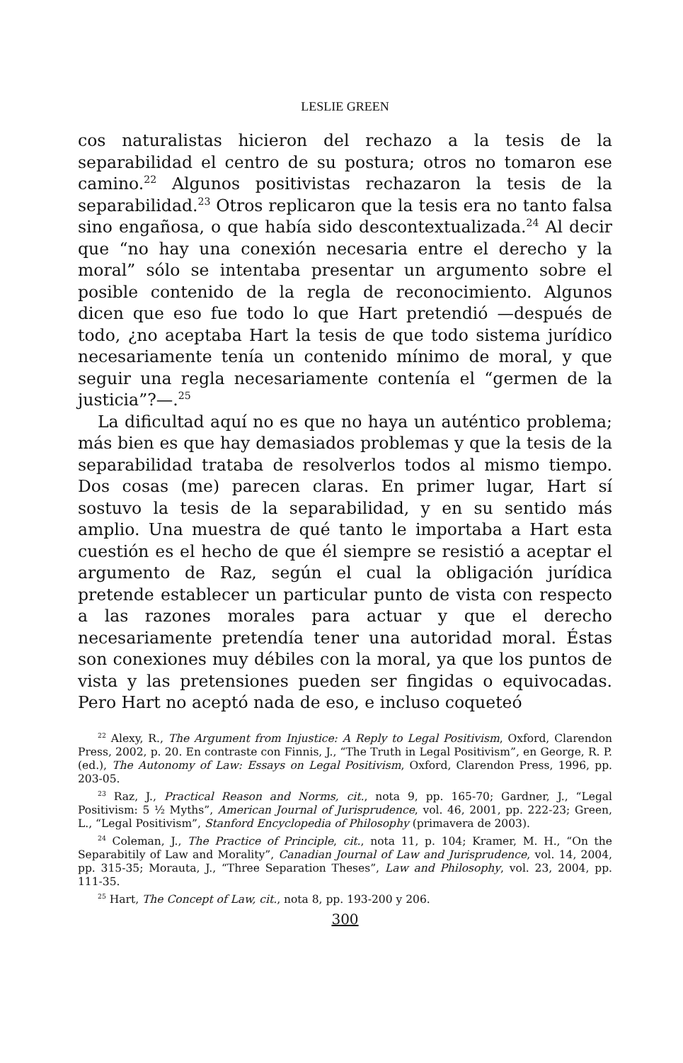LESLIE GREEN
cos naturalistas hicieron del rechazo a la tesis de la separabilidad el centro de su postura; otros no tomaron ese camino.<sup>22</sup> Algunos positivistas rechazaron la tesis de la separabilidad.<sup>23</sup> Otros replicaron que la tesis era no tanto falsa sino engañosa, o que había sido descontextualizada.<sup>24</sup> Al decir que “no hay una conexión necesaria entre el derecho y la moral” sólo se intentaba presentar un argumento sobre el posible contenido de la regla de reconocimiento. Algunos dicen que eso fue todo lo que Hart pretendió —después de todo, ¿no aceptaba Hart la tesis de que todo sistema jurídico necesariamente tenía un contenido mínimo de moral, y que seguir una regla necesariamente contenía el “germen de la justicia”?—.<sup>25</sup>
La dificultad aquí no es que no haya un auténtico problema; más bien es que hay demasiados problemas y que la tesis de la separabilidad trataba de resolverlos todos al mismo tiempo. Dos cosas (me) parecen claras. En primer lugar, Hart sí sostuvo la tesis de la separabilidad, y en su sentido más amplio. Una muestra de qué tanto le importaba a Hart esta cuestión es el hecho de que él siempre se resistió a aceptar el argumento de Raz, según el cual la obligación jurídica pretende establecer un particular punto de vista con respecto a las razones morales para actuar y que el derecho necesariamente pretendía tener una autoridad moral. Éstas son conexiones muy débiles con la moral, ya que los puntos de vista y las pretensiones pueden ser fingidas o equivocadas. Pero Hart no aceptó nada de eso, e incluso coqueteó
<sup>22</sup> Alexy, R., The Argument from Injustice: A Reply to Legal Positivism, Oxford, Clarendon Press, 2002, p. 20. En contraste con Finnis, J., “The Truth in Legal Positivism”, en George, R. P. (ed.), The Autonomy of Law: Essays on Legal Positivism, Oxford, Clarendon Press, 1996, pp. 203-05.
<sup>23</sup> Raz, J., Practical Reason and Norms, cit., nota 9, pp. 165-70; Gardner, J., “Legal Positivism: 5 ½ Myths”, American Journal of Jurisprudence, vol. 46, 2001, pp. 222-23; Green, L., “Legal Positivism”, Stanford Encyclopedia of Philosophy (primavera de 2003).
<sup>24</sup> Coleman, J., The Practice of Principle, cit., nota 11, p. 104; Kramer, M. H., “On the Separabitily of Law and Morality”, Canadian Journal of Law and Jurisprudence, vol. 14, 2004, pp. 315-35; Morauta, J., “Three Separation Theses”, Law and Philosophy, vol. 23, 2004, pp. 111-35.
<sup>25</sup> Hart, The Concept of Law, cit., nota 8, pp. 193-200 y 206.
300